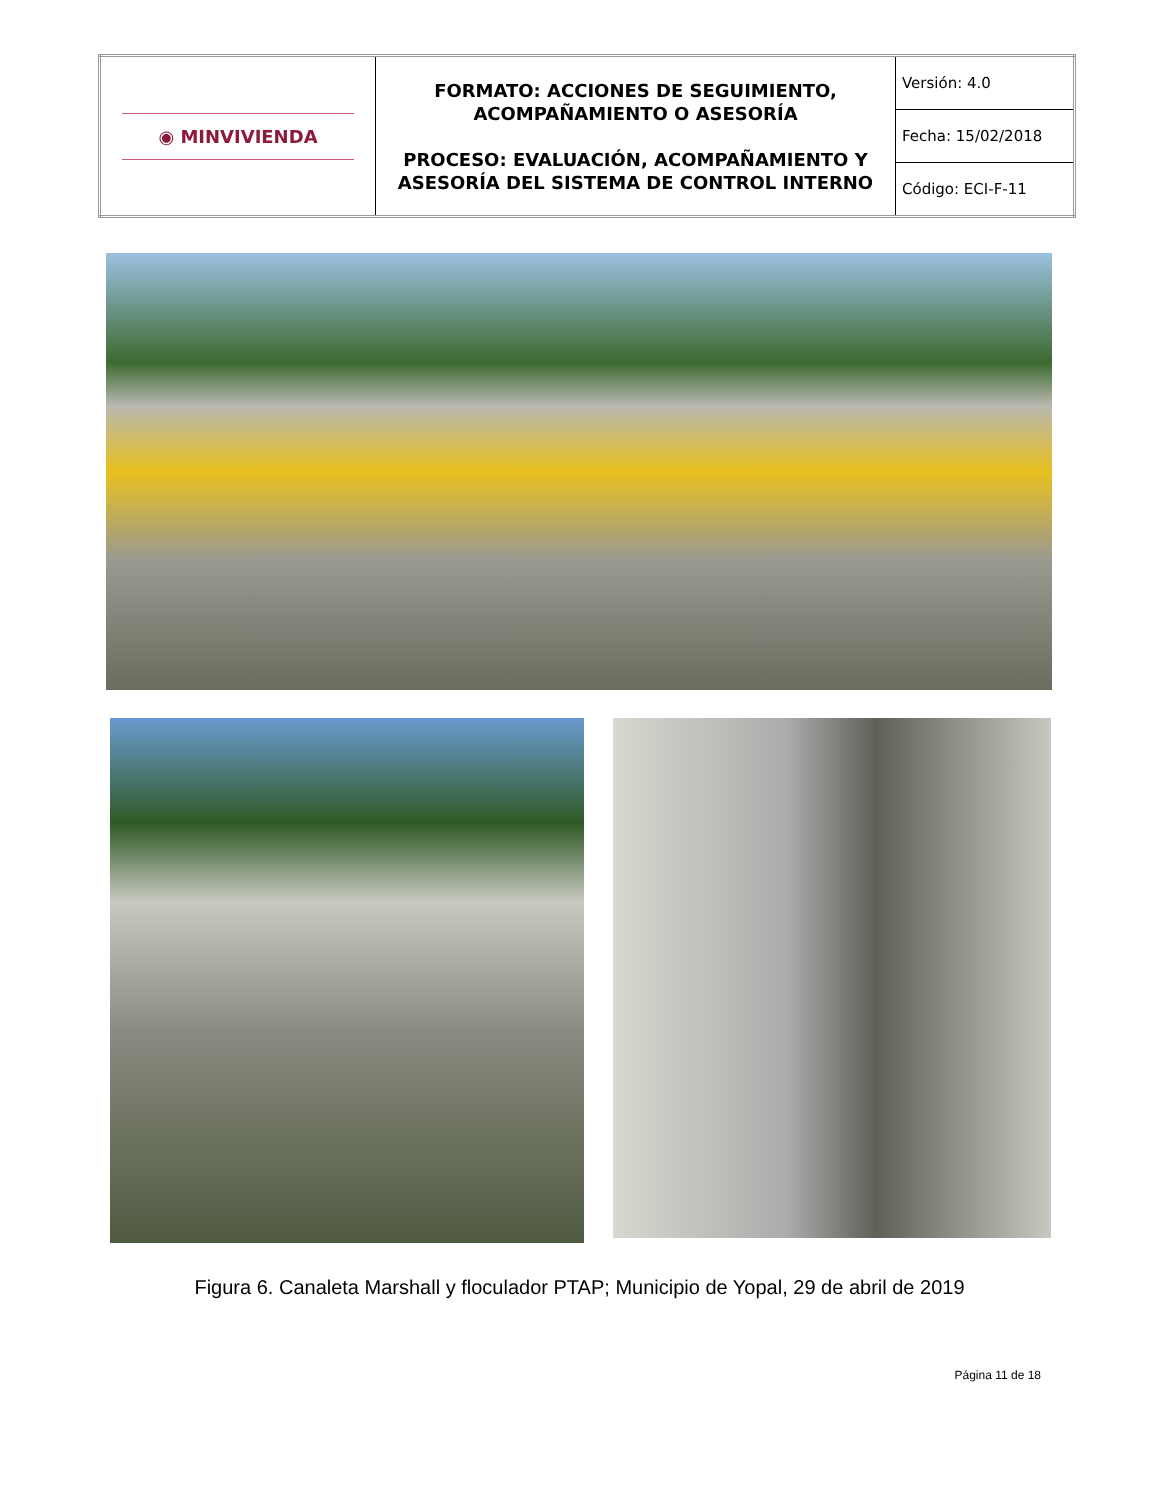| ◉ MINVIVIENDA | FORMATO: ACCIONES DE SEGUIMIENTO, ACOMPAÑAMIENTO O ASESORÍA PROCESO: EVALUACIÓN, ACOMPAÑAMIENTO Y ASESORÍA DEL SISTEMA DE CONTROL INTERNO | Versión: 4.0 |
| | | Fecha: 15/02/2018 |
| | | Código: ECI-F-11 |
Figura 6. Canaleta Marshall y floculador PTAP; Municipio de Yopal, 29 de abril de 2019
Página 11 de 18